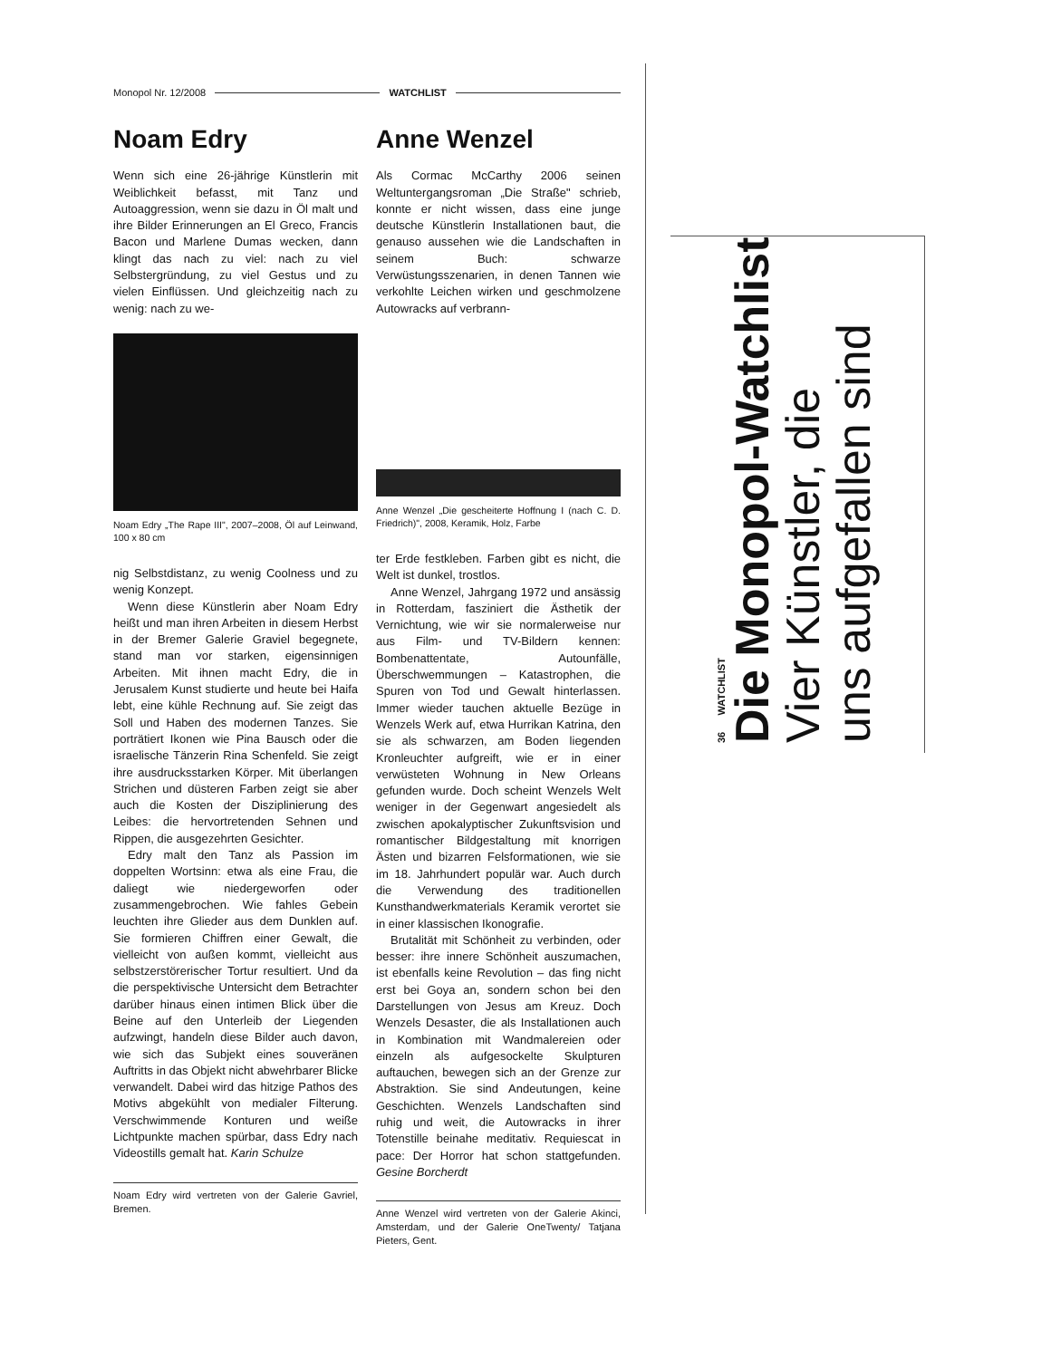Monopol Nr. 12/2008 WATCHLIST
Noam Edry
Wenn sich eine 26-jährige Künstlerin mit Weiblichkeit befasst, mit Tanz und Autoaggression, wenn sie dazu in Öl malt und ihre Bilder Erinnerungen an El Greco, Francis Bacon und Marlene Dumas wecken, dann klingt das nach zu viel: nach zu viel Selbstergründung, zu viel Gestus und zu vielen Einflüssen. Und gleichzeitig nach zu wenig: nach zu we-
Noam Edry „The Rape III", 2007–2008, Öl auf Leinwand, 100 x 80 cm
nig Selbstdistanz, zu wenig Coolness und zu wenig Konzept.
Wenn diese Künstlerin aber Noam Edry heißt und man ihren Arbeiten in diesem Herbst in der Bremer Galerie Graviel begegnete, stand man vor starken, eigensinnigen Arbeiten. Mit ihnen macht Edry, die in Jerusalem Kunst studierte und heute bei Haifa lebt, eine kühle Rechnung auf. Sie zeigt das Soll und Haben des modernen Tanzes. Sie porträtiert Ikonen wie Pina Bausch oder die israelische Tänzerin Rina Schenfeld. Sie zeigt ihre ausdrucksstarken Körper. Mit überlangen Strichen und düsteren Farben zeigt sie aber auch die Kosten der Disziplinierung des Leibes: die hervortretenden Sehnen und Rippen, die ausgezehrten Gesichter.
Edry malt den Tanz als Passion im doppelten Wortsinn: etwa als eine Frau, die daliegt wie niedergeworfen oder zusammengebrochen. Wie fahles Gebein leuchten ihre Glieder aus dem Dunklen auf. Sie formieren Chiffren einer Gewalt, die vielleicht von außen kommt, vielleicht aus selbstzerstörerischer Tortur resultiert. Und da die perspektivische Untersicht dem Betrachter darüber hinaus einen intimen Blick über die Beine auf den Unterleib der Liegenden aufzwingt, handeln diese Bilder auch davon, wie sich das Subjekt eines souveränen Auftritts in das Objekt nicht abwehrbarer Blicke verwandelt. Dabei wird das hitzige Pathos des Motivs abgekühlt von medialer Filterung. Verschwimmende Konturen und weiße Lichtpunkte machen spürbar, dass Edry nach Videostills gemalt hat. Karin Schulze
Noam Edry wird vertreten von der Galerie Gavriel, Bremen.
Anne Wenzel
Als Cormac McCarthy 2006 seinen Weltuntergangsroman „Die Straße" schrieb, konnte er nicht wissen, dass eine junge deutsche Künstlerin Installationen baut, die genauso aussehen wie die Landschaften in seinem Buch: schwarze Verwüstungsszenarien, in denen Tannen wie verkohlte Leichen wirken und geschmolzene Autowracks auf verbrann-
Anne Wenzel „Die gescheiterte Hoffnung I (nach C. D. Friedrich)", 2008, Keramik, Holz, Farbe
ter Erde festkleben. Farben gibt es nicht, die Welt ist dunkel, trostlos.
Anne Wenzel, Jahrgang 1972 und ansässig in Rotterdam, fasziniert die Ästhetik der Vernichtung, wie wir sie normalerweise nur aus Film- und TV-Bildern kennen: Bombenattentate, Autounfälle, Überschwemmungen – Katastrophen, die Spuren von Tod und Gewalt hinterlassen. Immer wieder tauchen aktuelle Bezüge in Wenzels Werk auf, etwa Hurrikan Katrina, den sie als schwarzen, am Boden liegenden Kronleuchter aufgreift, wie er in einer verwüsteten Wohnung in New Orleans gefunden wurde. Doch scheint Wenzels Welt weniger in der Gegenwart angesiedelt als zwischen apokalyptischer Zukunftsvision und romantischer Bildgestaltung mit knorrigen Ästen und bizarren Felsformationen, wie sie im 18. Jahrhundert populär war. Auch durch die Verwendung des traditionellen Kunsthandwerkmaterials Keramik verortet sie in einer klassischen Ikonografie.
Brutalität mit Schönheit zu verbinden, oder besser: ihre innere Schönheit auszumachen, ist ebenfalls keine Revolution – das fing nicht erst bei Goya an, sondern schon bei den Darstellungen von Jesus am Kreuz. Doch Wenzels Desaster, die als Installationen auch in Kombination mit Wandmalereien oder einzeln als aufgesockelte Skulpturen auftauchen, bewegen sich an der Grenze zur Abstraktion. Sie sind Andeutungen, keine Geschichten. Wenzels Landschaften sind ruhig und weit, die Autowracks in ihrer Totenstille beinahe meditativ. Requiescat in pace: Der Horror hat schon stattgefunden. Gesine Borcherdt
Anne Wenzel wird vertreten von der Galerie Akinci, Amsterdam, und der Galerie OneTwenty/ Tatjana Pieters, Gent.
36 WATCHLIST
Die Monopol-Watchlist
Vier Künstler, die
uns aufgefallen sind